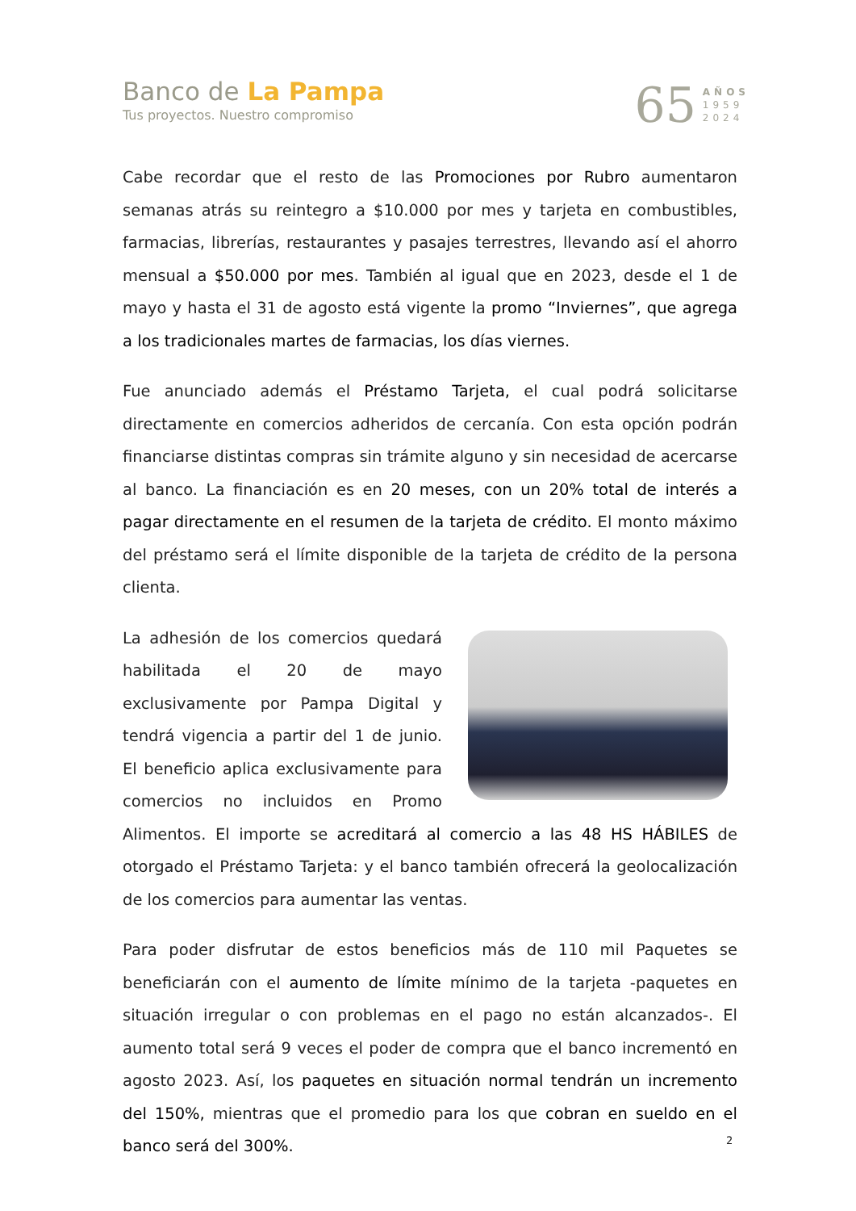Banco de La Pampa
Tus proyectos. Nuestro compromiso
65
AÑOS
1959
2024
Cabe recordar que el resto de las Promociones por Rubro aumentaron semanas atrás su reintegro a $10.000 por mes y tarjeta en combustibles, farmacias, librerías, restaurantes y pasajes terrestres, llevando así el ahorro mensual a $50.000 por mes. También al igual que en 2023, desde el 1 de mayo y hasta el 31 de agosto está vigente la promo “Inviernes”, que agrega a los tradicionales martes de farmacias, los días viernes.
Fue anunciado además el Préstamo Tarjeta, el cual podrá solicitarse directamente en comercios adheridos de cercanía. Con esta opción podrán financiarse distintas compras sin trámite alguno y sin necesidad de acercarse al banco. La financiación es en 20 meses, con un 20% total de interés a pagar directamente en el resumen de la tarjeta de crédito. El monto máximo del préstamo será el límite disponible de la tarjeta de crédito de la persona clienta.
La adhesión de los comercios quedará habilitada el 20 de mayo exclusivamente por Pampa Digital y tendrá vigencia a partir del 1 de junio. El beneficio aplica exclusivamente para comercios no incluidos en Promo Alimentos. El importe se acreditará al comercio a las 48 HS HÁBILES de otorgado el Préstamo Tarjeta: y el banco también ofrecerá la geolocalización de los comercios para aumentar las ventas.
Para poder disfrutar de estos beneficios más de 110 mil Paquetes se beneficiarán con el aumento de límite mínimo de la tarjeta -paquetes en situación irregular o con problemas en el pago no están alcanzados-. El aumento total será 9 veces el poder de compra que el banco incrementó en agosto 2023. Así, los paquetes en situación normal tendrán un incremento del 150%, mientras que el promedio para los que cobran en sueldo en el banco será del 300%.
2